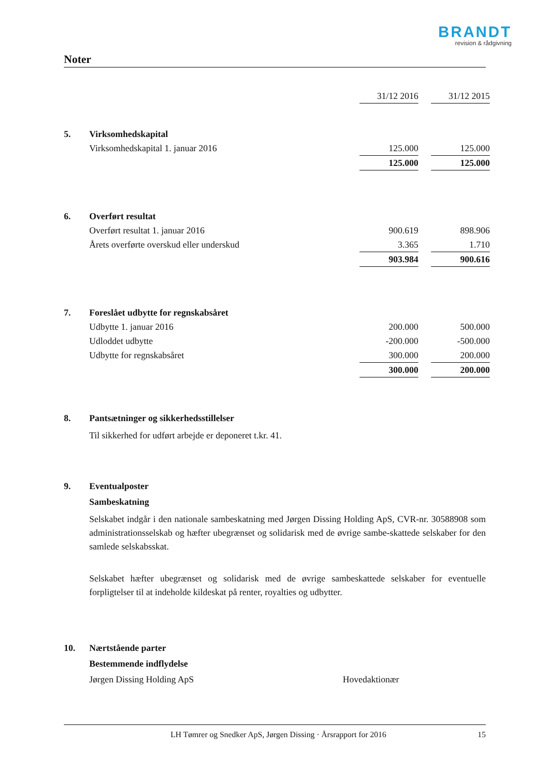BRANDT
revision & rådgivning
Noter
| | | 31/12 2016 | | 31/12 2015 |
| 5. | Virksomhedskapital | | | |
| | Virksomhedskapital 1. januar 2016 | 125.000 | | 125.000 |
| | | 125.000 | | 125.000 |
| 6. | Overført resultat | | | |
| | Overført resultat 1. januar 2016 | 900.619 | | 898.906 |
| | Årets overførte overskud eller underskud | 3.365 | | 1.710 |
| | | 903.984 | | 900.616 |
| 7. | Foreslået udbytte for regnskabsåret | | | |
| | Udbytte 1. januar 2016 | 200.000 | | 500.000 |
| | Udloddet udbytte | -200.000 | | -500.000 |
| | Udbytte for regnskabsåret | 300.000 | | 200.000 |
| | | 300.000 | | 200.000 |
8. Pantsætninger og sikkerhedsstillelser
Til sikkerhed for udført arbejde er deponeret t.kr. 41.
9. Eventualposter
Sambeskatning
Selskabet indgår i den nationale sambeskatning med Jørgen Dissing Holding ApS, CVR-nr. 30588908 som administrationsselskab og hæfter ubegrænset og solidarisk med de øvrige sambe-skattede selskaber for den samlede selskabsskat.
Selskabet hæfter ubegrænset og solidarisk med de øvrige sambeskattede selskaber for eventuelle forpligtelser til at indeholde kildeskat på renter, royalties og udbytter.
10. Nærtstående parter
Bestemmende indflydelse
Jørgen Dissing Holding ApS Hovedaktionær
LH Tømrer og Snedker ApS, Jørgen Dissing · Årsrapport for 2016 15